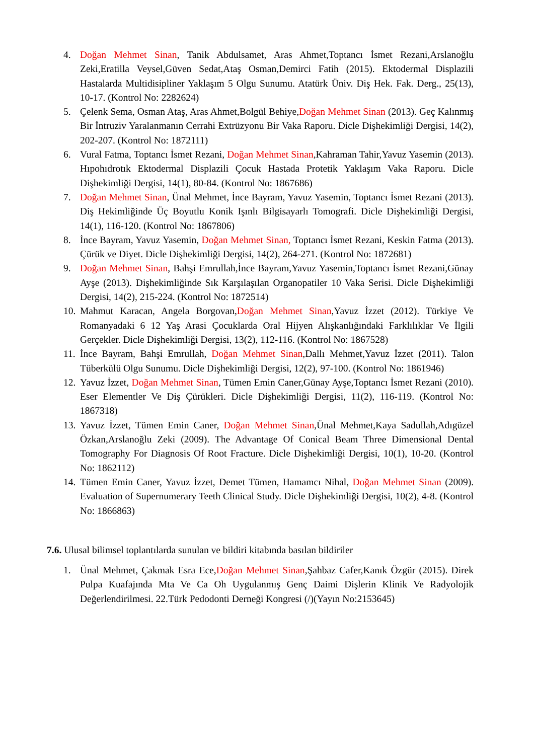4. Doğan Mehmet Sinan, Tanik Abdulsamet, Aras Ahmet,Toptancı İsmet Rezani,Arslanoğlu Zeki,Eratilla Veysel,Güven Sedat,Ataş Osman,Demirci Fatih (2015). Ektodermal Displazili Hastalarda Multidisipliner Yaklaşım 5 Olgu Sunumu. Atatürk Üniv. Diş Hek. Fak. Derg., 25(13), 10-17. (Kontrol No: 2282624)
5. Çelenk Sema, Osman Ataş, Aras Ahmet,Bolgül Behiye,Doğan Mehmet Sinan (2013). Geç Kalınmış Bir İntruziv Yaralanmanın Cerrahi Extrüzyonu Bir Vaka Raporu. Dicle Dişhekimliği Dergisi, 14(2), 202-207. (Kontrol No: 1872111)
6. Vural Fatma, Toptancı İsmet Rezani, Doğan Mehmet Sinan,Kahraman Tahir,Yavuz Yasemin (2013). Hıpohıdrotık Ektodermal Displazili Çocuk Hastada Protetik Yaklaşım Vaka Raporu. Dicle Dişhekimliği Dergisi, 14(1), 80-84. (Kontrol No: 1867686)
7. Doğan Mehmet Sinan, Ünal Mehmet, İnce Bayram, Yavuz Yasemin, Toptancı İsmet Rezani (2013). Diş Hekimliğinde Üç Boyutlu Konik Işınlı Bilgisayarlı Tomografi. Dicle Dişhekimliği Dergisi, 14(1), 116-120. (Kontrol No: 1867806)
8. İnce Bayram, Yavuz Yasemin, Doğan Mehmet Sinan, Toptancı İsmet Rezani, Keskin Fatma (2013). Çürük ve Diyet. Dicle Dişhekimliği Dergisi, 14(2), 264-271. (Kontrol No: 1872681)
9. Doğan Mehmet Sinan, Bahşi Emrullah,İnce Bayram,Yavuz Yasemin,Toptancı İsmet Rezani,Günay Ayşe (2013). Dişhekimliğinde Sık Karşılaşılan Organopatiler 10 Vaka Serisi. Dicle Dişhekimliği Dergisi, 14(2), 215-224. (Kontrol No: 1872514)
10. Mahmut Karacan, Angela Borgovan,Doğan Mehmet Sinan,Yavuz İzzet (2012). Türkiye Ve Romanyadaki 6 12 Yaş Arasi Çocuklarda Oral Hijyen Alışkanlığındaki Farklılıklar Ve İlgili Gerçekler. Dicle Dişhekimliği Dergisi, 13(2), 112-116. (Kontrol No: 1867528)
11. İnce Bayram, Bahşi Emrullah, Doğan Mehmet Sinan,Dallı Mehmet,Yavuz İzzet (2011). Talon Tüberkülü Olgu Sunumu. Dicle Dişhekimliği Dergisi, 12(2), 97-100. (Kontrol No: 1861946)
12. Yavuz İzzet, Doğan Mehmet Sinan, Tümen Emin Caner,Günay Ayşe,Toptancı İsmet Rezani (2010). Eser Elementler Ve Diş Çürükleri. Dicle Dişhekimliği Dergisi, 11(2), 116-119. (Kontrol No: 1867318)
13. Yavuz İzzet, Tümen Emin Caner, Doğan Mehmet Sinan,Ünal Mehmet,Kaya Sadullah,Adıgüzel Özkan,Arslanoğlu Zeki (2009). The Advantage Of Conical Beam Three Dimensional Dental Tomography For Diagnosis Of Root Fracture. Dicle Dişhekimliği Dergisi, 10(1), 10-20. (Kontrol No: 1862112)
14. Tümen Emin Caner, Yavuz İzzet, Demet Tümen, Hamamcı Nihal, Doğan Mehmet Sinan (2009). Evaluation of Supernumerary Teeth Clinical Study. Dicle Dişhekimliği Dergisi, 10(2), 4-8. (Kontrol No: 1866863)
7.6. Ulusal bilimsel toplantılarda sunulan ve bildiri kitabında basılan bildiriler
1. Ünal Mehmet, Çakmak Esra Ece,Doğan Mehmet Sinan,Şahbaz Cafer,Kanık Özgür (2015). Direk Pulpa Kuafajında Mta Ve Ca Oh Uygulanmış Genç Daimi Dişlerin Klinik Ve Radyolojik Değerlendirilmesi. 22.Türk Pedodonti Derneği Kongresi (/)(Yayın No:2153645)